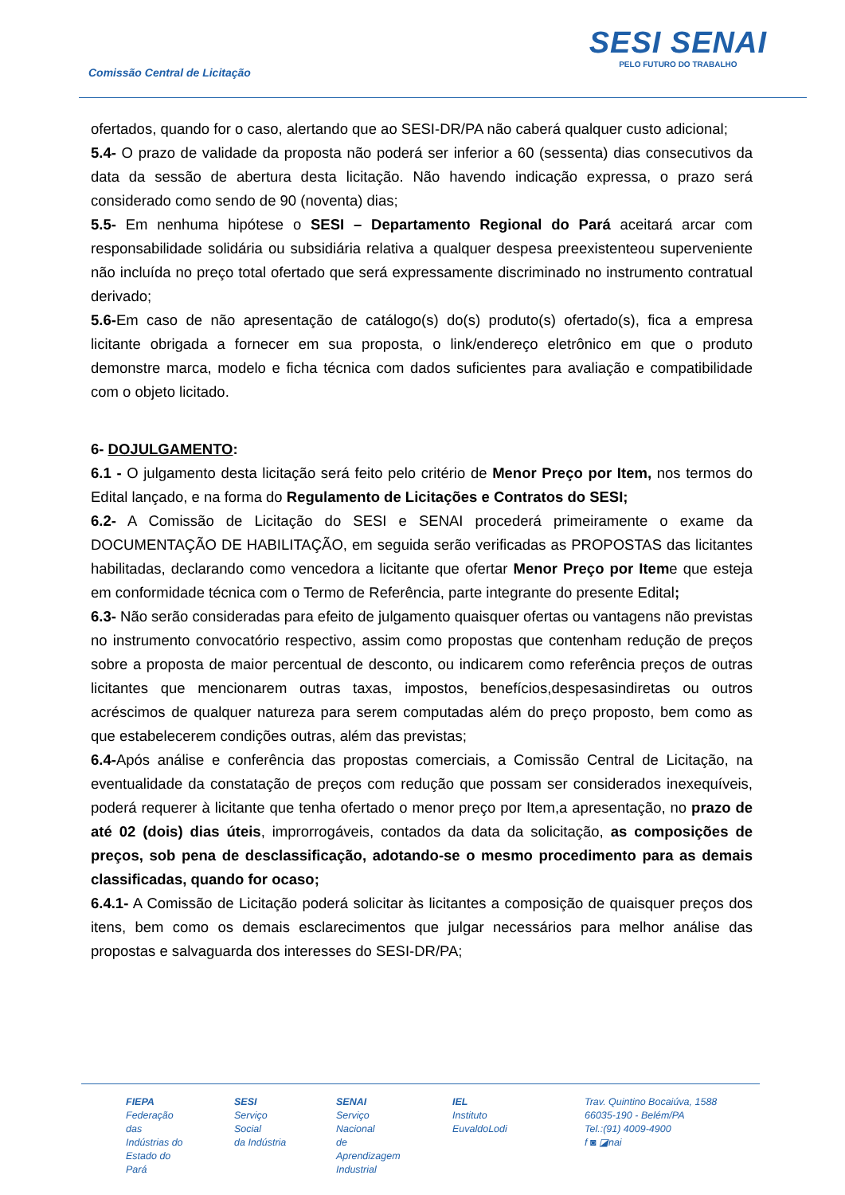Comissão Central de Licitação
SESI SENAI
PELO FUTURO DO TRABALHO
ofertados, quando for o caso, alertando que ao SESI-DR/PA não caberá qualquer custo adicional;
5.4- O prazo de validade da proposta não poderá ser inferior a 60 (sessenta) dias consecutivos da data da sessão de abertura desta licitação. Não havendo indicação expressa, o prazo será considerado como sendo de 90 (noventa) dias;
5.5- Em nenhuma hipótese o SESI – Departamento Regional do Pará aceitará arcar com responsabilidade solidária ou subsidiária relativa a qualquer despesa preexistenteou superveniente não incluída no preço total ofertado que será expressamente discriminado no instrumento contratual derivado;
5.6-Em caso de não apresentação de catálogo(s) do(s) produto(s) ofertado(s), fica a empresa licitante obrigada a fornecer em sua proposta, o link/endereço eletrônico em que o produto demonstre marca, modelo e ficha técnica com dados suficientes para avaliação e compatibilidade com o objeto licitado.
6- DOJULGAMENTO:
6.1 - O julgamento desta licitação será feito pelo critério de Menor Preço por Item, nos termos do Edital lançado, e na forma do Regulamento de Licitações e Contratos do SESI;
6.2- A Comissão de Licitação do SESI e SENAI procederá primeiramente o exame da DOCUMENTAÇÃO DE HABILITAÇÃO, em seguida serão verificadas as PROPOSTAS das licitantes habilitadas, declarando como vencedora a licitante que ofertar Menor Preço por Iteme que esteja em conformidade técnica com o Termo de Referência, parte integrante do presente Edital;
6.3- Não serão consideradas para efeito de julgamento quaisquer ofertas ou vantagens não previstas no instrumento convocatório respectivo, assim como propostas que contenham redução de preços sobre a proposta de maior percentual de desconto, ou indicarem como referência preços de outras licitantes que mencionarem outras taxas, impostos, benefícios,despesasindiretas ou outros acréscimos de qualquer natureza para serem computadas além do preço proposto, bem como as que estabelecerem condições outras, além das previstas;
6.4-Após análise e conferência das propostas comerciais, a Comissão Central de Licitação, na eventualidade da constatação de preços com redução que possam ser considerados inexequíveis, poderá requerer à licitante que tenha ofertado o menor preço por Item,a apresentação, no prazo de até 02 (dois) dias úteis, improrrogáveis, contados da data da solicitação, as composições de preços, sob pena de desclassificação, adotando-se o mesmo procedimento para as demais classificadas, quando for ocaso;
6.4.1- A Comissão de Licitação poderá solicitar às licitantes a composição de quaisquer preços dos itens, bem como os demais esclarecimentos que julgar necessários para melhor análise das propostas e salvaguarda dos interesses do SESI-DR/PA;
FIEPA
Federação das
Indústrias do
Estado do Pará
SESI
Serviço Social
da Indústria
SENAI
Serviço Nacional
de Aprendizagem
Industrial
IEL
Instituto
EuvaldoLodi
Trav. Quintino Bocaiúva, 1588
66035-190 - Belém/PA
Tel.:(91) 4009-4900
f ◙ ◪nai